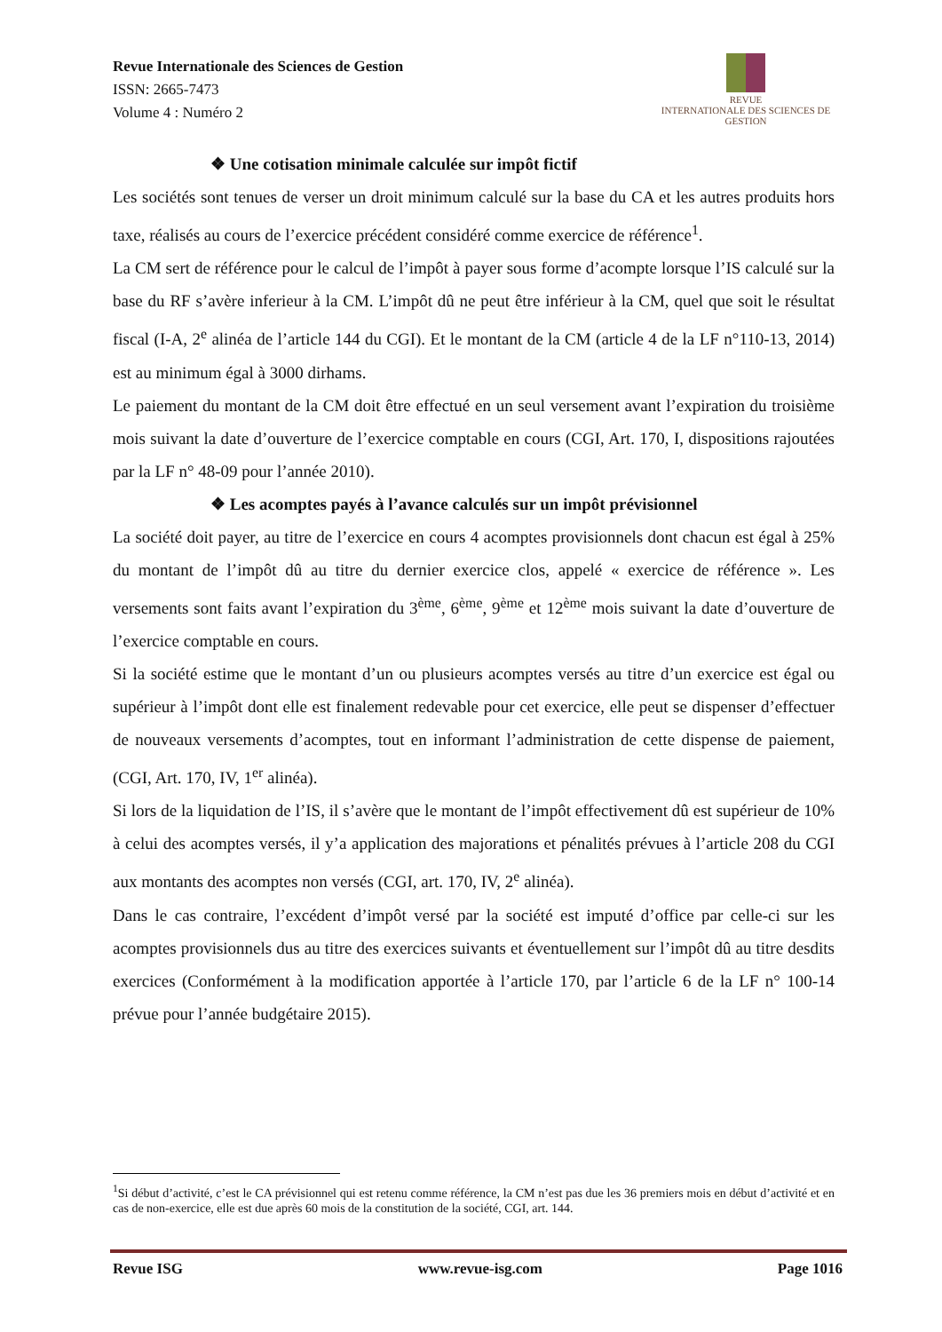Revue Internationale des Sciences de Gestion
ISSN: 2665-7473
Volume 4 : Numéro 2
REVUE
INTERNATIONALE DES SCIENCES DE GESTION
❖ Une cotisation minimale calculée sur impôt fictif
Les sociétés sont tenues de verser un droit minimum calculé sur la base du CA et les autres produits hors taxe, réalisés au cours de l’exercice précédent considéré comme exercice de référence<sup>1</sup>.
La CM sert de référence pour le calcul de l’impôt à payer sous forme d’acompte lorsque l’IS calculé sur la base du RF s’avère inferieur à la CM. L’impôt dû ne peut être inférieur à la CM, quel que soit le résultat fiscal (I-A, 2<sup>e</sup> alinéa de l’article 144 du CGI). Et le montant de la CM (article 4 de la LF n°110-13, 2014) est au minimum égal à 3000 dirhams.
Le paiement du montant de la CM doit être effectué en un seul versement avant l’expiration du troisième mois suivant la date d’ouverture de l’exercice comptable en cours (CGI, Art. 170, I, dispositions rajoutées par la LF n° 48-09 pour l’année 2010).
❖ Les acomptes payés à l’avance calculés sur un impôt prévisionnel
La société doit payer, au titre de l’exercice en cours 4 acomptes provisionnels dont chacun est égal à 25% du montant de l’impôt dû au titre du dernier exercice clos, appelé « exercice de référence ». Les versements sont faits avant l’expiration du 3<sup>ème</sup>, 6<sup>ème</sup>, 9<sup>ème</sup> et 12<sup>ème</sup> mois suivant la date d’ouverture de l’exercice comptable en cours.
Si la société estime que le montant d’un ou plusieurs acomptes versés au titre d’un exercice est égal ou supérieur à l’impôt dont elle est finalement redevable pour cet exercice, elle peut se dispenser d’effectuer de nouveaux versements d’acomptes, tout en informant l’administration de cette dispense de paiement, (CGI, Art. 170, IV, 1<sup>er</sup> alinéa).
Si lors de la liquidation de l’IS, il s’avère que le montant de l’impôt effectivement dû est supérieur de 10% à celui des acomptes versés, il y’a application des majorations et pénalités prévues à l’article 208 du CGI aux montants des acomptes non versés (CGI, art. 170, IV, 2<sup>e</sup> alinéa).
Dans le cas contraire, l’excédent d’impôt versé par la société est imputé d’office par celle-ci sur les acomptes provisionnels dus au titre des exercices suivants et éventuellement sur l’impôt dû au titre desdits exercices (Conformément à la modification apportée à l’article 170, par l’article 6 de la LF n° 100-14 prévue pour l’année budgétaire 2015).
<sup>1</sup> Si début d’activité, c’est le CA prévisionnel qui est retenu comme référence, la CM n’est pas due les 36 premiers mois en début d’activité et en cas de non-exercice, elle est due après 60 mois de la constitution de la société, CGI, art. 144.
Revue ISG www.revue-isg.com Page 1016